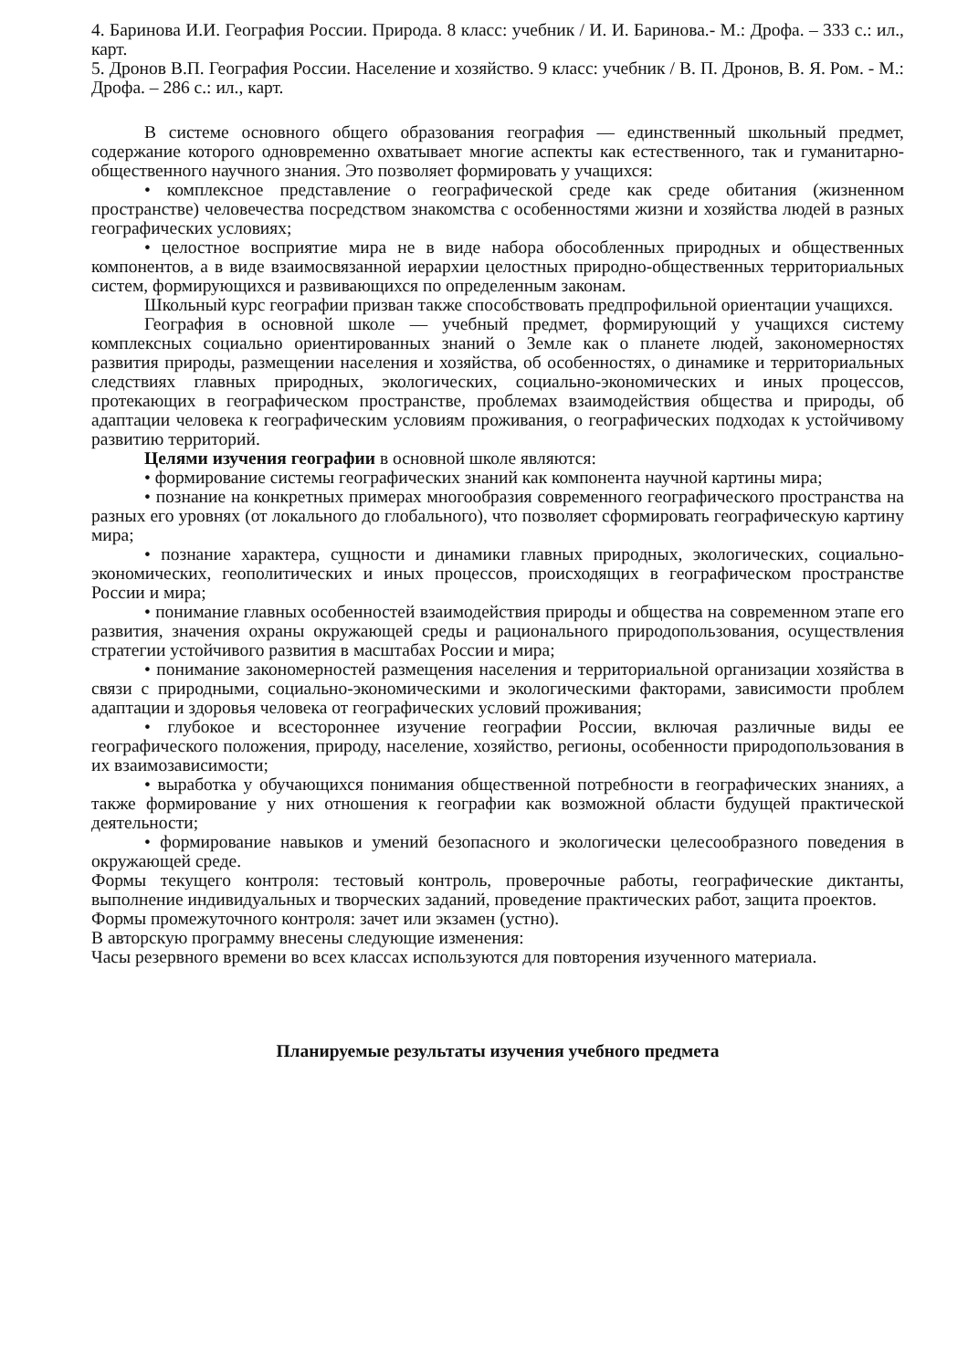4. Баринова И.И. География России. Природа. 8 класс: учебник / И. И. Баринова.- М.: Дрофа. – 333 с.: ил., карт.
5. Дронов В.П. География России. Население и хозяйство. 9 класс: учебник / В. П. Дронов, В. Я. Ром. - М.: Дрофа. – 286 с.: ил., карт.
В системе основного общего образования география — единственный школьный предмет, содержание которого одновременно охватывает многие аспекты как естественного, так и гуманитарно-общественного научного знания. Это позволяет формировать у учащихся:
• комплексное представление о географической среде как среде обитания (жизненном пространстве) человечества посредством знакомства с особенностями жизни и хозяйства людей в разных географических условиях;
• целостное восприятие мира не в виде набора обособленных природных и общественных компонентов, а в виде взаимосвязанной иерархии целостных природно-общественных территориальных систем, формирующихся и развивающихся по определенным законам.
Школьный курс географии призван также способствовать предпрофильной ориентации учащихся.
География в основной школе — учебный предмет, формирующий у учащихся систему комплексных социально ориентированных знаний о Земле как о планете людей, закономерностях развития природы, размещении населения и хозяйства, об особенностях, о динамике и территориальных следствиях главных природных, экологических, социально-экономических и иных процессов, протекающих в географическом пространстве, проблемах взаимодействия общества и природы, об адаптации человека к географическим условиям проживания, о географических подходах к устойчивому развитию территорий.
Целями изучения географии в основной школе являются:
• формирование системы географических знаний как компонента научной картины мира;
• познание на конкретных примерах многообразия современного географического пространства на разных его уровнях (от локального до глобального), что позволяет сформировать географическую картину мира;
• познание характера, сущности и динамики главных природных, экологических, социально-экономических, геополитических и иных процессов, происходящих в географическом пространстве России и мира;
• понимание главных особенностей взаимодействия природы и общества на современном этапе его развития, значения охраны окружающей среды и рационального природопользования, осуществления стратегии устойчивого развития в масштабах России и мира;
• понимание закономерностей размещения населения и территориальной организации хозяйства в связи с природными, социально-экономическими и экологическими факторами, зависимости проблем адаптации и здоровья человека от географических условий проживания;
• глубокое и всестороннее изучение географии России, включая различные виды ее географического положения, природу, население, хозяйство, регионы, особенности природопользования в их взаимозависимости;
• выработка у обучающихся понимания общественной потребности в географических знаниях, а также формирование у них отношения к географии как возможной области будущей практической деятельности;
• формирование навыков и умений безопасного и экологически целесообразного поведения в окружающей среде.
Формы текущего контроля: тестовый контроль, проверочные работы, географические диктанты, выполнение индивидуальных и творческих заданий, проведение практических работ, защита проектов.
Формы промежуточного контроля: зачет или экзамен (устно).
В авторскую программу внесены следующие изменения:
Часы резервного времени во всех классах используются для повторения изученного материала.
Планируемые результаты изучения учебного предмета